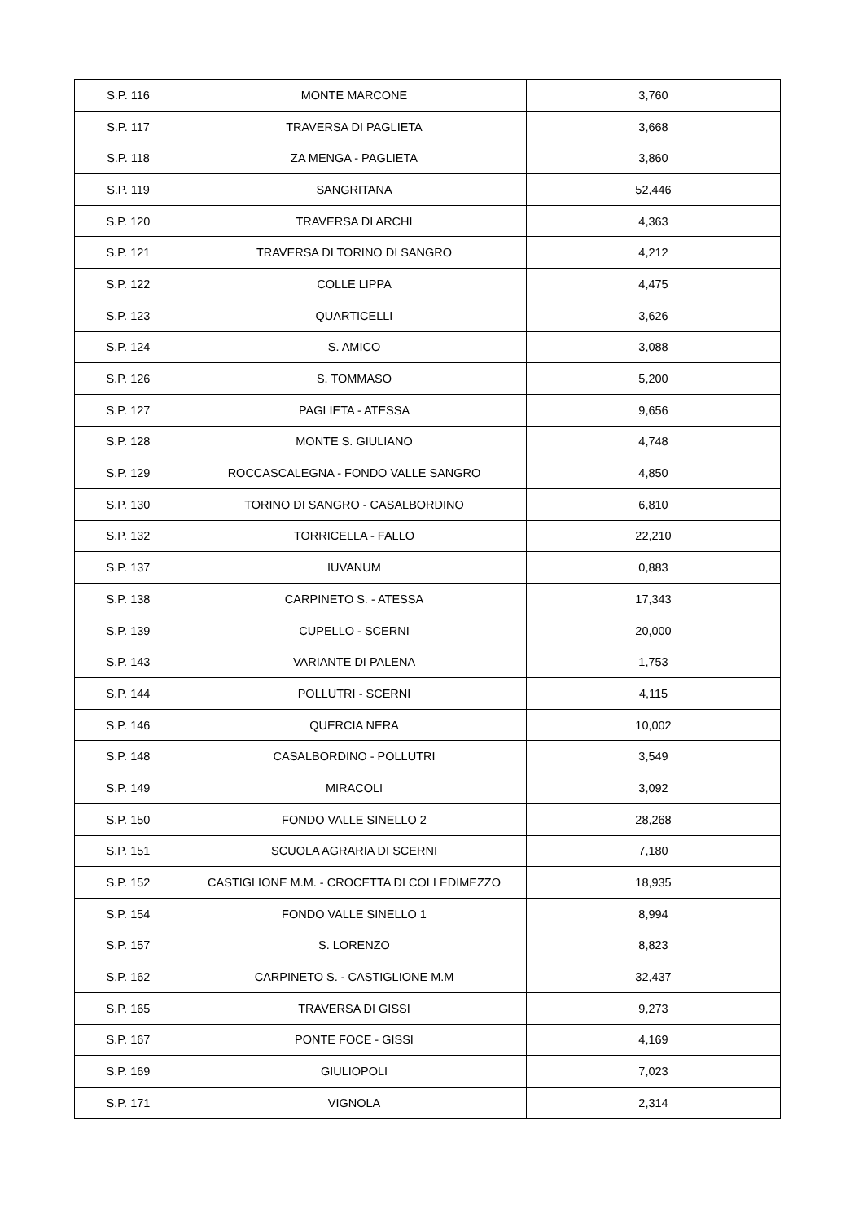| S.P. 116 | MONTE MARCONE | 3,760 |
| S.P. 117 | TRAVERSA DI PAGLIETA | 3,668 |
| S.P. 118 | ZA MENGA - PAGLIETA | 3,860 |
| S.P. 119 | SANGRITANA | 52,446 |
| S.P. 120 | TRAVERSA DI ARCHI | 4,363 |
| S.P. 121 | TRAVERSA DI TORINO DI SANGRO | 4,212 |
| S.P. 122 | COLLE LIPPA | 4,475 |
| S.P. 123 | QUARTICELLI | 3,626 |
| S.P. 124 | S. AMICO | 3,088 |
| S.P. 126 | S. TOMMASO | 5,200 |
| S.P. 127 | PAGLIETA - ATESSA | 9,656 |
| S.P. 128 | MONTE S. GIULIANO | 4,748 |
| S.P. 129 | ROCCASCALEGNA - FONDO VALLE SANGRO | 4,850 |
| S.P. 130 | TORINO DI SANGRO - CASALBORDINO | 6,810 |
| S.P. 132 | TORRICELLA - FALLO | 22,210 |
| S.P. 137 | IUVANUM | 0,883 |
| S.P. 138 | CARPINETO S. - ATESSA | 17,343 |
| S.P. 139 | CUPELLO - SCERNI | 20,000 |
| S.P. 143 | VARIANTE DI PALENA | 1,753 |
| S.P. 144 | POLLUTRI - SCERNI | 4,115 |
| S.P. 146 | QUERCIA NERA | 10,002 |
| S.P. 148 | CASALBORDINO - POLLUTRI | 3,549 |
| S.P. 149 | MIRACOLI | 3,092 |
| S.P. 150 | FONDO VALLE SINELLO 2 | 28,268 |
| S.P. 151 | SCUOLA AGRARIA DI SCERNI | 7,180 |
| S.P. 152 | CASTIGLIONE M.M. - CROCETTA DI COLLEDIMEZZO | 18,935 |
| S.P. 154 | FONDO VALLE SINELLO 1 | 8,994 |
| S.P. 157 | S. LORENZO | 8,823 |
| S.P. 162 | CARPINETO S. - CASTIGLIONE M.M | 32,437 |
| S.P. 165 | TRAVERSA DI GISSI | 9,273 |
| S.P. 167 | PONTE FOCE - GISSI | 4,169 |
| S.P. 169 | GIULIOPOLI | 7,023 |
| S.P. 171 | VIGNOLA | 2,314 |